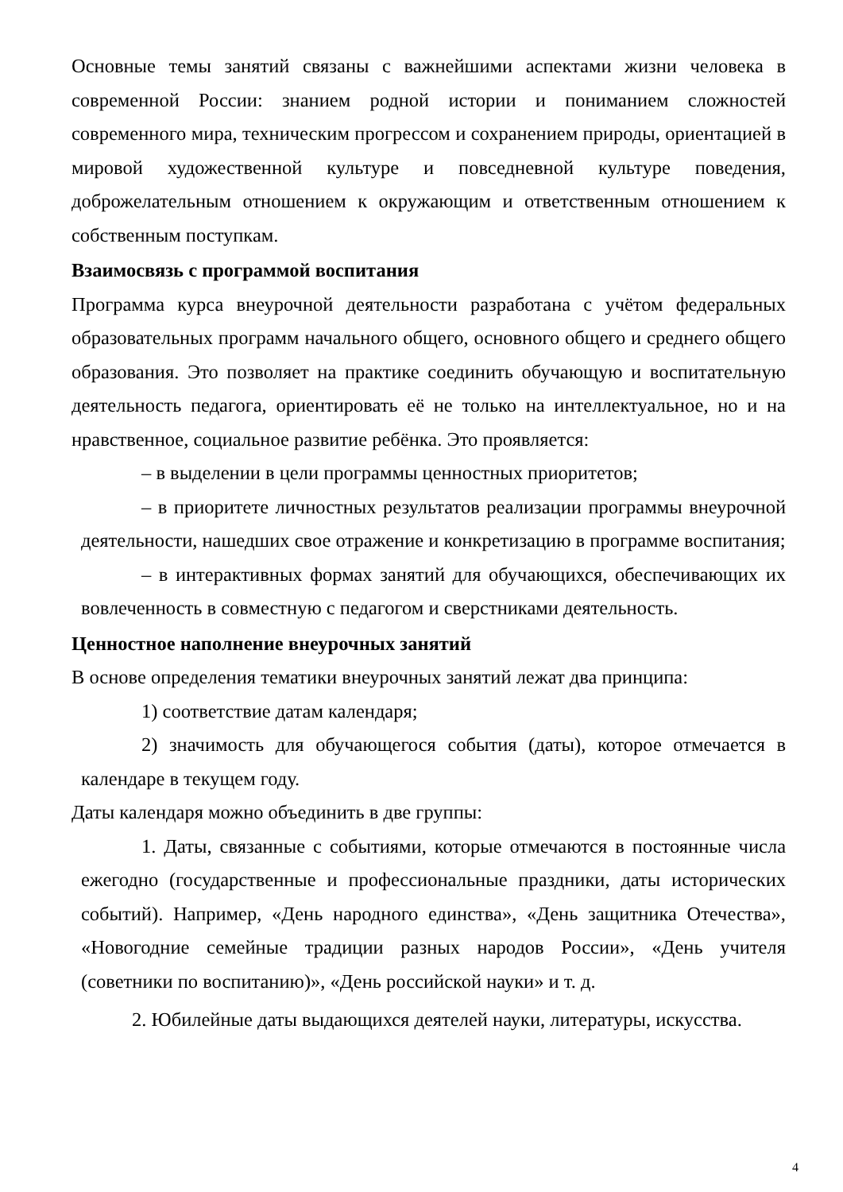Основные темы занятий связаны с важнейшими аспектами жизни человека в современной России: знанием родной истории и пониманием сложностей современного мира, техническим прогрессом и сохранением природы, ориентацией в мировой художественной культуре и повседневной культуре поведения, доброжелательным отношением к окружающим и ответственным отношением к собственным поступкам.
Взаимосвязь с программой воспитания
Программа курса внеурочной деятельности разработана с учётом федеральных образовательных программ начального общего, основного общего и среднего общего образования. Это позволяет на практике соединить обучающую и воспитательную деятельность педагога, ориентировать её не только на интеллектуальное, но и на нравственное, социальное развитие ребёнка. Это проявляется:
– в выделении в цели программы ценностных приоритетов;
– в приоритете личностных результатов реализации программы внеурочной деятельности, нашедших свое отражение и конкретизацию в программе воспитания;
– в интерактивных формах занятий для обучающихся, обеспечивающих их вовлеченность в совместную с педагогом и сверстниками деятельность.
Ценностное наполнение внеурочных занятий
В основе определения тематики внеурочных занятий лежат два принципа:
1) соответствие датам календаря;
2) значимость для обучающегося события (даты), которое отмечается в календаре в текущем году.
Даты календаря можно объединить в две группы:
1. Даты, связанные с событиями, которые отмечаются в постоянные числа ежегодно (государственные и профессиональные праздники, даты исторических событий). Например, «День народного единства», «День защитника Отечества», «Новогодние семейные традиции разных народов России», «День учителя (советники по воспитанию)», «День российской науки» и т. д.
2. Юбилейные даты выдающихся деятелей науки, литературы, искусства.
4